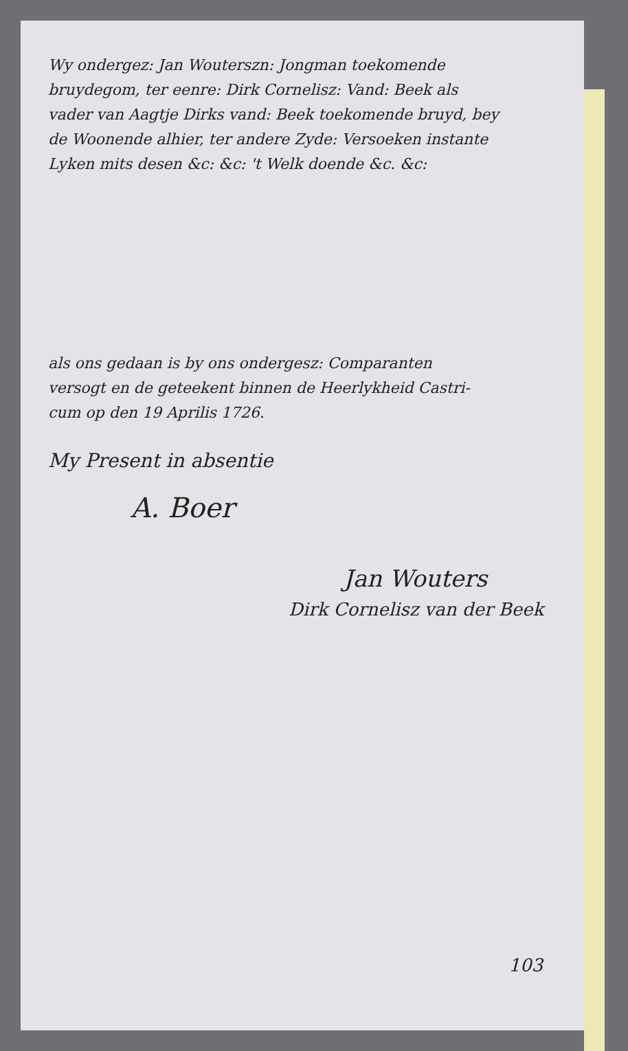Wy ondergez: Jan Wouterszn: Jongman toekomende
bruydegom, ter eenre: Dirk Cornelisz: Vand: Beek als
vader van Aagtje Dirks vand: Beek toekomende bruyd, bey
de Woonende alhier, ter andere Zyde: Versoeken instante
Lyken mits desen &c: &c: 't Welk doende &c. &c:
als ons gedaan is by ons ondergesz: Comparanten
versogt en de geteekent binnen de Heerlykheid Castri-
cum op den 19 Aprilis 1726.
My Present in absentie
A. Boer
Jan Wouters
Dirk Cornelisz van der Beek
103